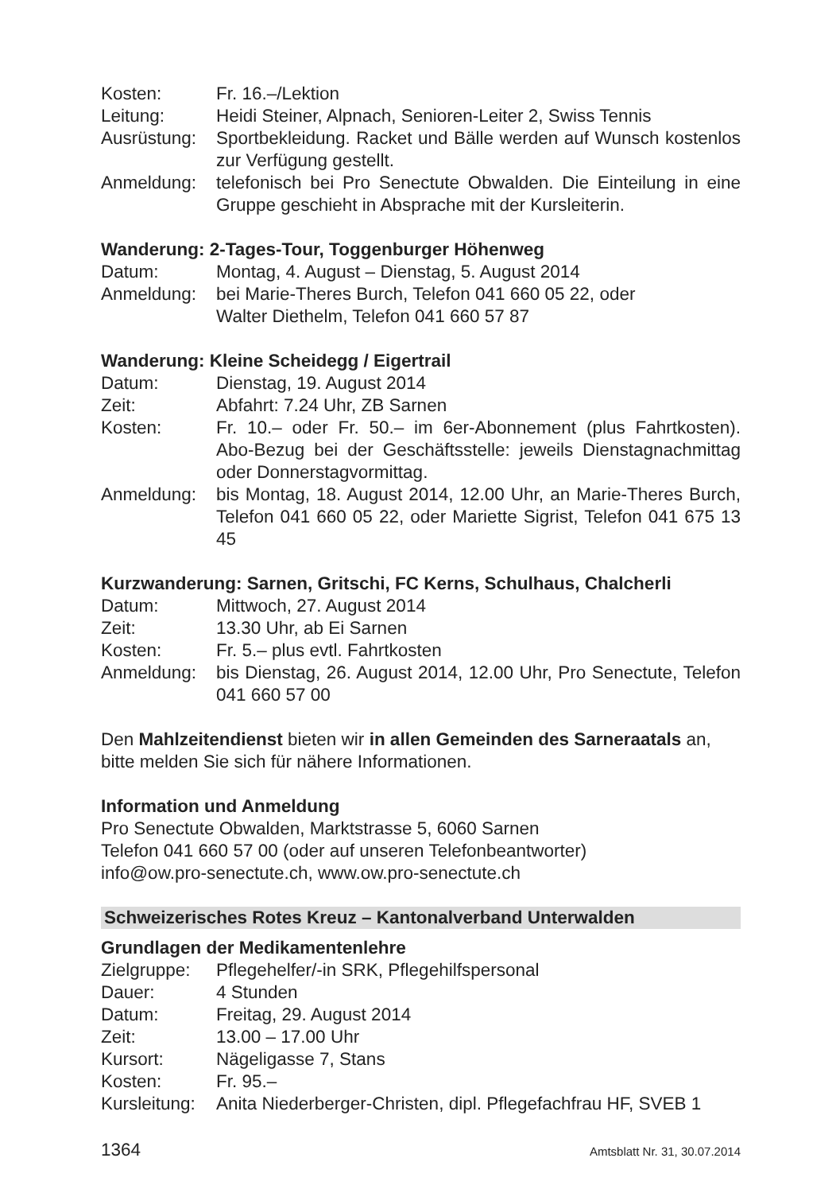Kosten: Fr. 16.–/Lektion
Leitung: Heidi Steiner, Alpnach, Senioren-Leiter 2, Swiss Tennis
Ausrüstung:
Sportbekleidung. Racket und Bälle werden auf Wunsch kostenlos zur Verfügung gestellt.
Anmeldung: telefonisch bei Pro Senectute Obwalden. Die Einteilung in eine Gruppe geschieht in Absprache mit der Kursleiterin.
Wanderung: 2-Tages-Tour, Toggenburger Höhenweg
Datum: Montag, 4. August – Dienstag, 5. August 2014
Anmeldung: bei Marie-Theres Burch, Telefon 041 660 05 22, oder
Walter Diethelm, Telefon 041 660 57 87
Wanderung: Kleine Scheidegg / Eigertrail
Datum: Dienstag, 19. August 2014
Zeit: Abfahrt: 7.24 Uhr, ZB Sarnen
Kosten: Fr. 10.– oder Fr. 50.– im 6er-Abonnement (plus Fahrtkosten). Abo-Bezug bei der Geschäftsstelle: jeweils Dienstagnachmittag oder Donnerstagvormittag.
Anmeldung: bis Montag, 18. August 2014, 12.00 Uhr, an Marie-Theres Burch, Telefon 041 660 05 22, oder Mariette Sigrist, Telefon 041 675 13 45
Kurzwanderung: Sarnen, Gritschi, FC Kerns, Schulhaus, Chalcherli
Datum: Mittwoch, 27. August 2014
Zeit: 13.30 Uhr, ab Ei Sarnen
Kosten: Fr. 5.– plus evtl. Fahrtkosten
Anmeldung: bis Dienstag, 26. August 2014, 12.00 Uhr, Pro Senectute, Telefon 041 660 57 00
Den Mahlzeitendienst bieten wir in allen Gemeinden des Sarneraatals an, bitte melden Sie sich für nähere Informationen.
Information und Anmeldung
Pro Senectute Obwalden, Marktstrasse 5, 6060 Sarnen
Telefon 041 660 57 00 (oder auf unseren Telefonbeantworter)
info@ow.pro-senectute.ch, www.ow.pro-senectute.ch
Schweizerisches Rotes Kreuz – Kantonalverband Unterwalden
Grundlagen der Medikamentenlehre
Zielgruppe:
Pflegehelfer/-in SRK, Pflegehilfspersonal
Dauer: 4 Stunden
Datum: Freitag, 29. August 2014
Zeit: 13.00 – 17.00 Uhr
Kursort: Nägeligasse 7, Stans
Kosten: Fr. 95.–
Kursleitung:
Anita Niederberger-Christen, dipl. Pflegefachfrau HF, SVEB 1
1364 Amtsblatt Nr. 31, 30.07.2014